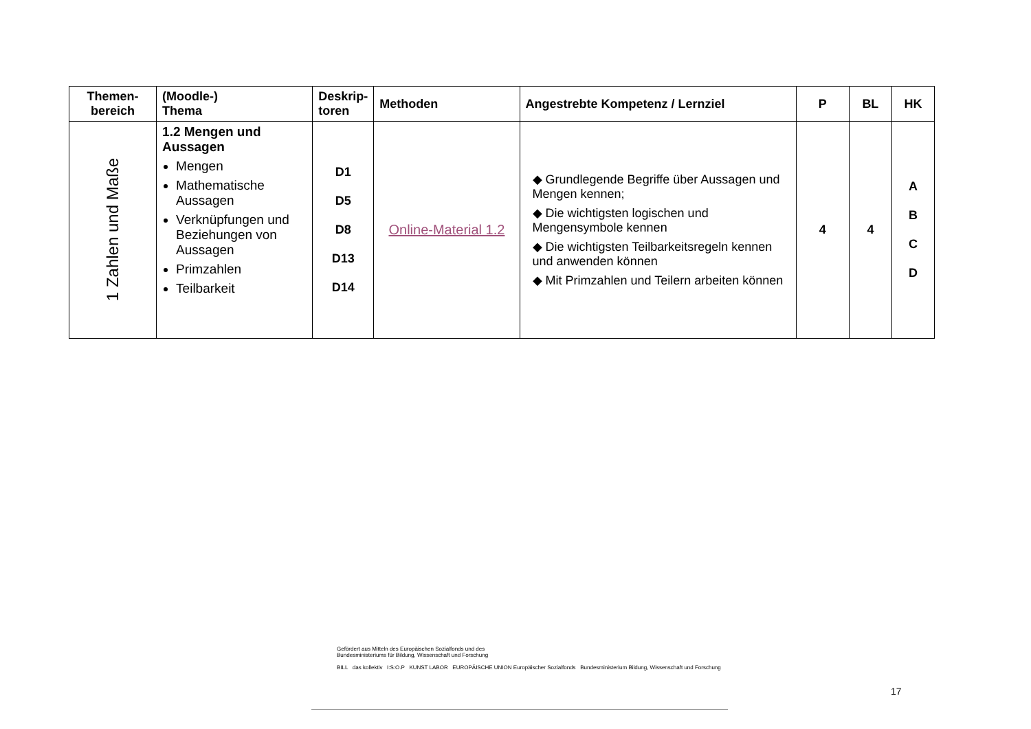| Themen- bereich | (Moodle-) Thema | Deskrip- toren | Methoden | Angestrebte Kompetenz / Lernziel | P | BL | HK |
| --- | --- | --- | --- | --- | --- | --- | --- |
| 1 Zahlen und Maße | 1.2 Mengen und Aussagen Mengen Mathematische Aussagen Verknüpfungen und Beziehungen von Aussagen Primzahlen Teilbarkeit | D1 D5 D8 D13 D14 | Online-Material 1.2 | ◆ Grundlegende Begriffe über Aussagen und Mengen kennen; ◆ Die wichtigsten logischen und Mengensymbole kennen ◆ Die wichtigsten Teilbarkeitsregeln kennen und anwenden können ◆ Mit Primzahlen und Teilern arbeiten können | 4 | 4 | A B C D |
Gefördert aus Mitteln des Europäischen Sozialfonds und des
Bundesministeriums für Bildung, Wissenschaft und Forschung
BILL das kollektiv I:S:O.P KUNST LABOR EUROPÄISCHE UNION Europäischer Sozialfonds Bundesministerium Bildung, Wissenschaft und Forschung
17